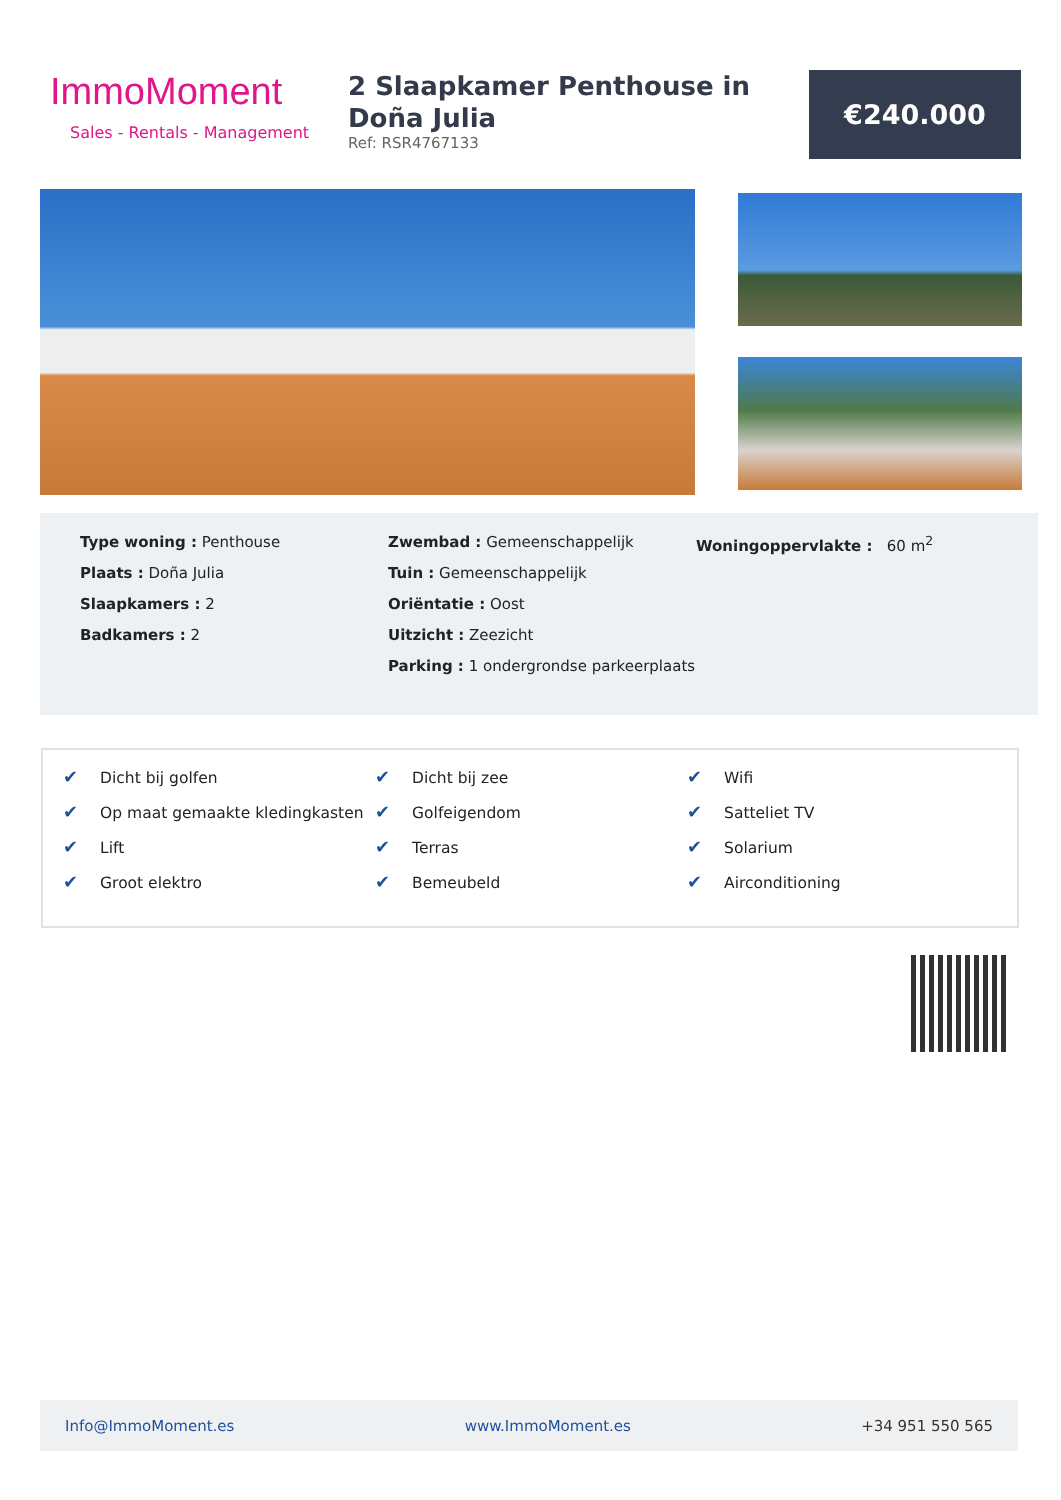ImmoMoment
Sales - Rentals - Management
2 Slaapkamer Penthouse in Doña Julia
Ref: RSR4767133
€240.000
Type woning : Penthouse
Plaats : Doña Julia
Slaapkamers : 2
Badkamers : 2
Zwembad : Gemeenschappelijk
Tuin : Gemeenschappelijk
Oriëntatie : Oost
Uitzicht : Zeezicht
Parking : 1 ondergrondse parkeerplaats
Woningoppervlakte : 60 m<sup>2</sup>
✔ Dicht bij golfen
✔ Op maat gemaakte kledingkasten
✔ Lift
✔ Groot elektro
✔ Dicht bij zee
✔ Golfeigendom
✔ Terras
✔ Bemeubeld
✔ Wifi
✔ Satteliet TV
✔ Solarium
✔ Airconditioning
Info@ImmoMoment.es www.ImmoMoment.es +34 951 550 565